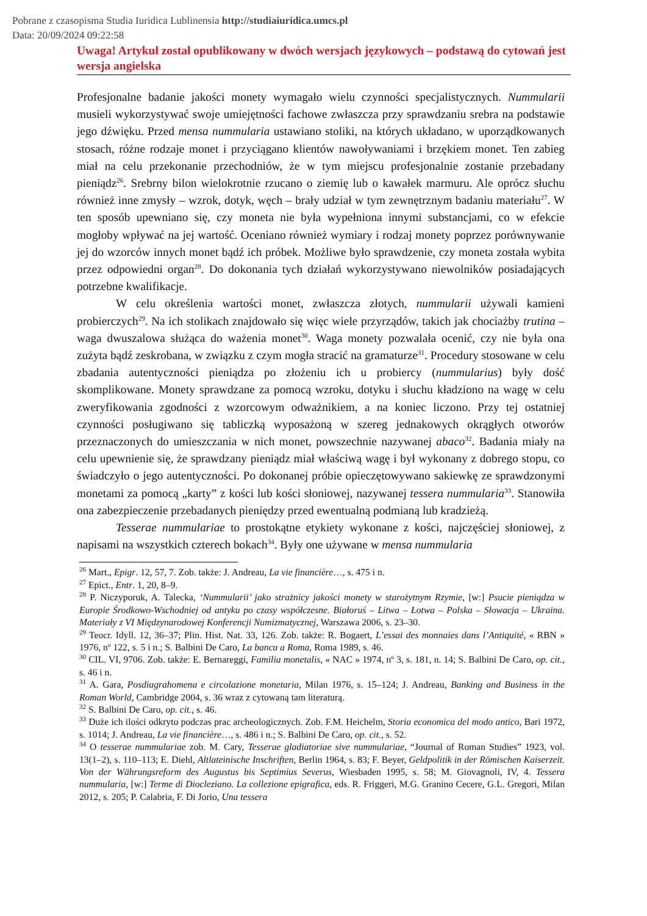Pobrane z czasopisma Studia Iuridica Lublinensia http://studiaiuridica.umcs.pl
Data: 20/09/2024 09:22:58
Uwaga! Artykuł został opublikowany w dwóch wersjach językowych – podstawą do cytowań jest wersja angielska
Profesjonalne badanie jakości monety wymagało wielu czynności specjalistycznych. Nummularii musieli wykorzystywać swoje umiejętności fachowe zwłaszcza przy sprawdzaniu srebra na podstawie jego dźwięku. Przed mensa nummularia ustawiano stoliki, na których układano, w uporządkowanych stosach, różne rodzaje monet i przyciągano klientów nawoływaniami i brzękiem monet. Ten zabieg miał na celu przekonanie przechodniów, że w tym miejscu profesjonalnie zostanie przebadany pieniądz<sup>26</sup>. Srebrny bilon wielokrotnie rzucano o ziemię lub o kawałek marmuru. Ale oprócz słuchu również inne zmysły – wzrok, dotyk, węch – brały udział w tym zewnętrznym badaniu materiału<sup>27</sup>. W ten sposób upewniano się, czy moneta nie była wypełniona innymi substancjami, co w efekcie mogłoby wpływać na jej wartość. Oceniano również wymiary i rodzaj monety poprzez porównywanie jej do wzorców innych monet bądź ich próbek. Możliwe było sprawdzenie, czy moneta została wybita przez odpowiedni organ<sup>28</sup>. Do dokonania tych działań wykorzystywano niewolników posiadających potrzebne kwalifikacje.
W celu określenia wartości monet, zwłaszcza złotych, nummularii używali kamieni probierczych<sup>29</sup>. Na ich stolikach znajdowało się więc wiele przyrządów, takich jak chociażby trutina – waga dwuszalowa służąca do ważenia monet<sup>30</sup>. Waga monety pozwalała ocenić, czy nie była ona zużyta bądź zeskrobana, w związku z czym mogła stracić na gramaturze<sup>31</sup>. Procedury stosowane w celu zbadania autentyczności pieniądza po złożeniu ich u probiercy (nummularius) były dość skomplikowane. Monety sprawdzane za pomocą wzroku, dotyku i słuchu kładziono na wagę w celu zweryfikowania zgodności z wzorcowym odważnikiem, a na koniec liczono. Przy tej ostatniej czynności posługiwano się tabliczką wyposażoną w szereg jednakowych okrągłych otworów przeznaczonych do umieszczania w nich monet, powszechnie nazywanej abaco<sup>32</sup>. Badania miały na celu upewnienie się, że sprawdzany pieniądz miał właściwą wagę i był wykonany z dobrego stopu, co świadczyło o jego autentyczności. Po dokonanej próbie opieczętowywano sakiewkę ze sprawdzonymi monetami za pomocą „karty” z kości lub kości słoniowej, nazywanej tessera nummularia<sup>33</sup>. Stanowiła ona zabezpieczenie przebadanych pieniędzy przed ewentualną podmianą lub kradzieżą.
Tesserae nummulariae to prostokątne etykiety wykonane z kości, najczęściej słoniowej, z napisami na wszystkich czterech bokach<sup>34</sup>. Były one używane w mensa nummularia
<sup>26</sup> Mart., Epigr. 12, 57, 7. Zob. także: J. Andreau, La vie financière…, s. 475 i n.
<sup>27</sup> Epict., Entr. 1, 20, 8–9.
<sup>28</sup> P. Niczyporuk, A. Talecka, ‘Nummularii’ jako strażnicy jakości monety w starożytnym Rzymie, [w:] Psucie pieniądza w Europie Środkowo-Wschodniej od antyku po czasy współczesne. Białoruś – Litwa – Łotwa – Polska – Słowacja – Ukraina. Materiały z VI Międzynarodowej Konferencji Numizmatycznej, Warszawa 2006, s. 23–30.
<sup>29</sup> Teocr. Idyll. 12, 36–37; Plin. Hist. Nat. 33, 126. Zob. także: R. Bogaert, L’essai des monnaies dans l’Antiquité, « RBN » 1976, nº 122, s. 5 i n.; S. Balbini De Caro, La banca a Roma, Roma 1989, s. 46.
<sup>30</sup> CIL. VI, 9706. Zob. także: E. Bernareggi, Familia monetalis, « NAC » 1974, nº 3, s. 181, n. 14; S. Balbini De Caro, op. cit., s. 46 i n.
<sup>31</sup> A. Gara, Posdiagrahomena e circolazione monetaria, Milan 1976, s. 15–124; J. Andreau, Banking and Business in the Roman World, Cambridge 2004, s. 36 wraz z cytowaną tam literaturą.
<sup>32</sup> S. Balbini De Caro, op. cit., s. 46.
<sup>33</sup> Duże ich ilości odkryto podczas prac archeologicznych. Zob. F.M. Heichelm, Storia economica del modo antico, Bari 1972, s. 1014; J. Andreau, La vie financière…, s. 486 i n.; S. Balbini De Caro, op. cit., s. 52.
<sup>34</sup> O tesserae nummulariae zob. M. Cary, Tesserae gladiatoriae sive nummulariae, “Journal of Roman Studies” 1923, vol. 13(1–2), s. 110–113; E. Diehl, Altlateinische Inschriften, Berlin 1964, s. 83; F. Beyer, Geldpolitik in der Römischen Kaiserzeit. Von der Währungsreform des Augustus bis Septimius Severus, Wiesbaden 1995, s. 58; M. Giovagnoli, IV, 4. Tessera nummularia, [w:] Terme di Diocleziano. La collezione epigrafica, eds. R. Friggeri, M.G. Granino Cecere, G.L. Gregori, Milan 2012, s. 205; P. Calabria, F. Di Jorio, Una tessera